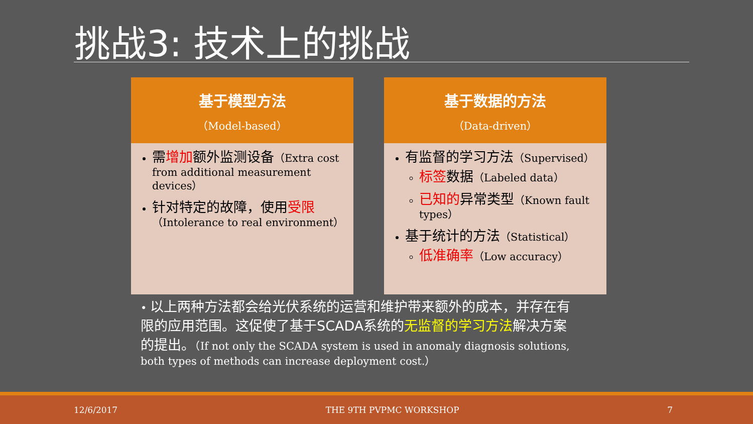挑战3: 技术上的挑战
基于模型方法
（Model-based）
需增加额外监测设备（Extra cost from additional measurement devices）
针对特定的故障，使用受限（Intolerance to real environment）
基于数据的方法
（Data-driven）
有监督的学习方法（Supervised）
标签数据（Labeled data）
已知的异常类型（Known fault types）
基于统计的方法（Statistical）
低准确率（Low accuracy）
• 以上两种方法都会给光伏系统的运营和维护带来额外的成本，并存在有限的应用范围。这促使了基于SCADA系统的无监督的学习方法解决方案的提出。（If not only the SCADA system is used in anomaly diagnosis solutions, both types of methods can increase deployment cost.）
12/6/2017 THE 9TH PVPMC WORKSHOP 7